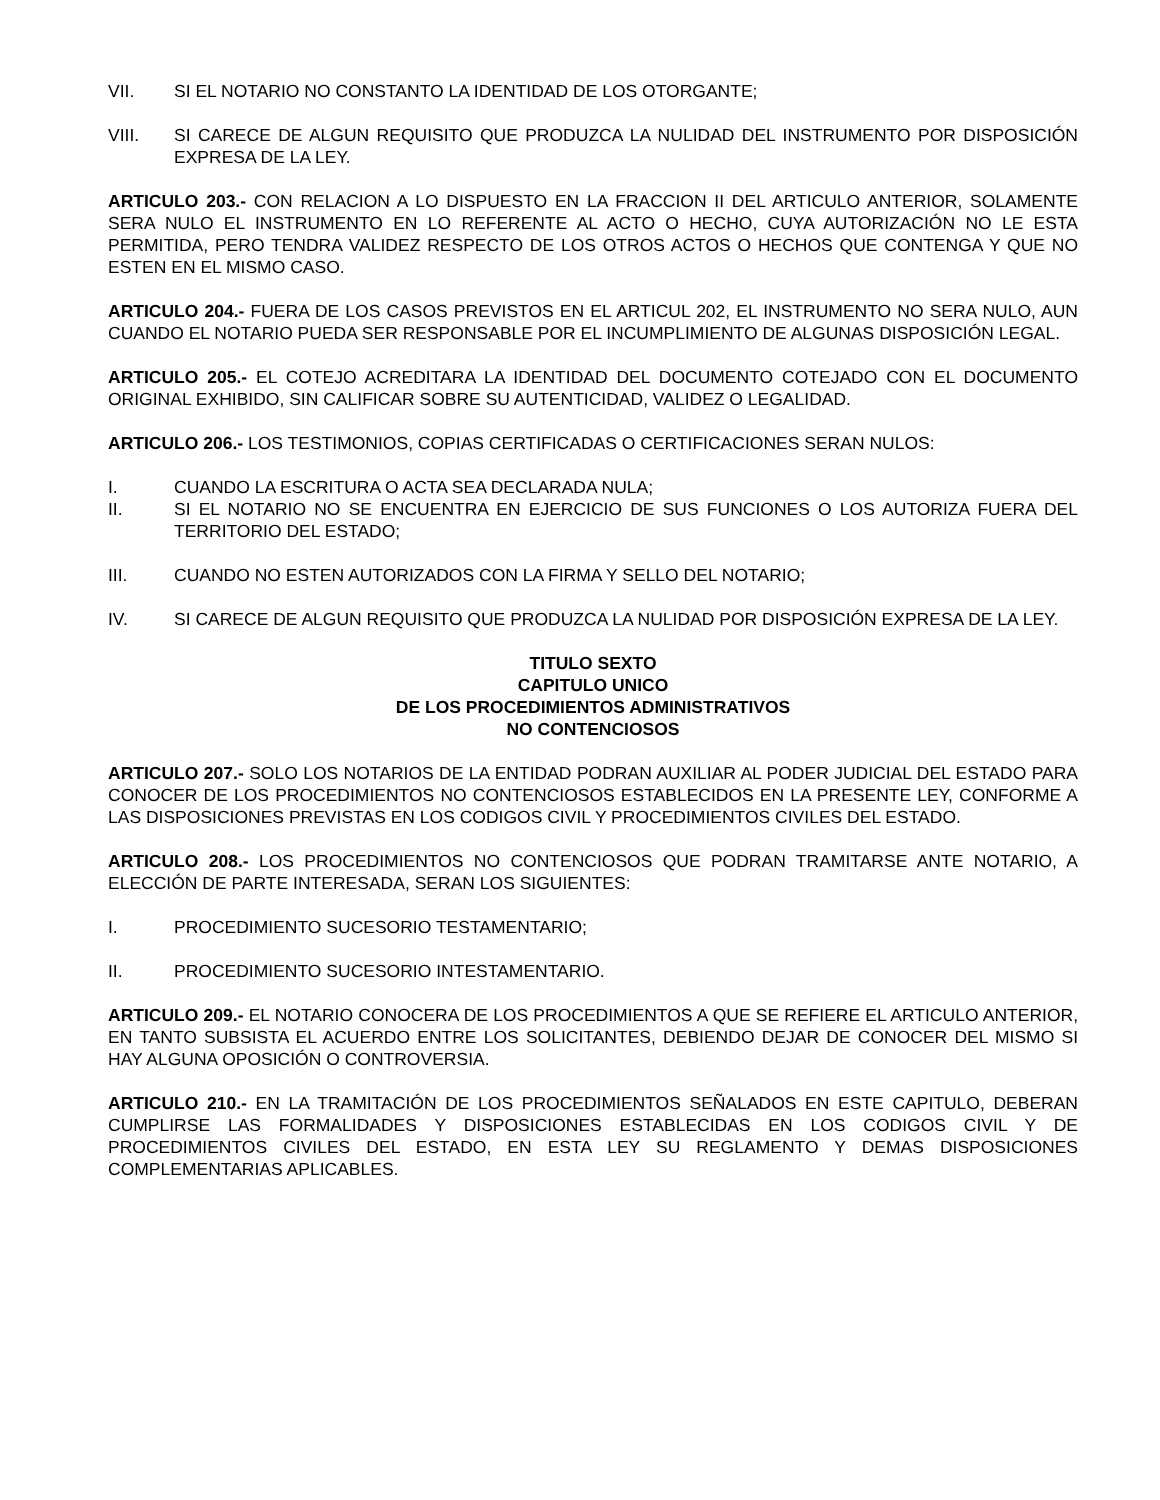VII. SI EL NOTARIO NO CONSTANTO LA IDENTIDAD DE LOS OTORGANTE;
VIII. SI CARECE DE ALGUN REQUISITO QUE PRODUZCA LA NULIDAD DEL INSTRUMENTO POR DISPOSICIÓN EXPRESA DE LA LEY.
ARTICULO 203.- CON RELACION A LO DISPUESTO EN LA FRACCION II DEL ARTICULO ANTERIOR, SOLAMENTE SERA NULO EL INSTRUMENTO EN LO REFERENTE AL ACTO O HECHO, CUYA AUTORIZACIÓN NO LE ESTA PERMITIDA, PERO TENDRA VALIDEZ RESPECTO DE LOS OTROS ACTOS O HECHOS QUE CONTENGA Y QUE NO ESTEN EN EL MISMO CASO.
ARTICULO 204.- FUERA DE LOS CASOS PREVISTOS EN EL ARTICUL 202, EL INSTRUMENTO NO SERA NULO, AUN CUANDO EL NOTARIO PUEDA SER RESPONSABLE POR EL INCUMPLIMIENTO DE ALGUNAS DISPOSICIÓN LEGAL.
ARTICULO 205.- EL COTEJO ACREDITARA LA IDENTIDAD DEL DOCUMENTO COTEJADO CON EL DOCUMENTO ORIGINAL EXHIBIDO, SIN CALIFICAR SOBRE SU AUTENTICIDAD, VALIDEZ O LEGALIDAD.
ARTICULO 206.- LOS TESTIMONIOS, COPIAS CERTIFICADAS O CERTIFICACIONES SERAN NULOS:
I. CUANDO LA ESCRITURA O ACTA SEA DECLARADA NULA;
II. SI EL NOTARIO NO SE ENCUENTRA EN EJERCICIO DE SUS FUNCIONES O LOS AUTORIZA FUERA DEL TERRITORIO DEL ESTADO;
III. CUANDO NO ESTEN AUTORIZADOS CON LA FIRMA Y SELLO DEL NOTARIO;
IV. SI CARECE DE ALGUN REQUISITO QUE PRODUZCA LA NULIDAD POR DISPOSICIÓN EXPRESA DE LA LEY.
TITULO SEXTO
CAPITULO UNICO
DE LOS PROCEDIMIENTOS ADMINISTRATIVOS
NO CONTENCIOSOS
ARTICULO 207.- SOLO LOS NOTARIOS DE LA ENTIDAD PODRAN AUXILIAR AL PODER JUDICIAL DEL ESTADO PARA CONOCER DE LOS PROCEDIMIENTOS NO CONTENCIOSOS ESTABLECIDOS EN LA PRESENTE LEY, CONFORME A LAS DISPOSICIONES PREVISTAS EN LOS CODIGOS CIVIL Y PROCEDIMIENTOS CIVILES DEL ESTADO.
ARTICULO 208.- LOS PROCEDIMIENTOS NO CONTENCIOSOS QUE PODRAN TRAMITARSE ANTE NOTARIO, A ELECCIÓN DE PARTE INTERESADA, SERAN LOS SIGUIENTES:
I. PROCEDIMIENTO SUCESORIO TESTAMENTARIO;
II. PROCEDIMIENTO SUCESORIO INTESTAMENTARIO.
ARTICULO 209.- EL NOTARIO CONOCERA DE LOS PROCEDIMIENTOS A QUE SE REFIERE EL ARTICULO ANTERIOR, EN TANTO SUBSISTA EL ACUERDO ENTRE LOS SOLICITANTES, DEBIENDO DEJAR DE CONOCER DEL MISMO SI HAY ALGUNA OPOSICIÓN O CONTROVERSIA.
ARTICULO 210.- EN LA TRAMITACIÓN DE LOS PROCEDIMIENTOS SEÑALADOS EN ESTE CAPITULO, DEBERAN CUMPLIRSE LAS FORMALIDADES Y DISPOSICIONES ESTABLECIDAS EN LOS CODIGOS CIVIL Y DE PROCEDIMIENTOS CIVILES DEL ESTADO, EN ESTA LEY SU REGLAMENTO Y DEMAS DISPOSICIONES COMPLEMENTARIAS APLICABLES.